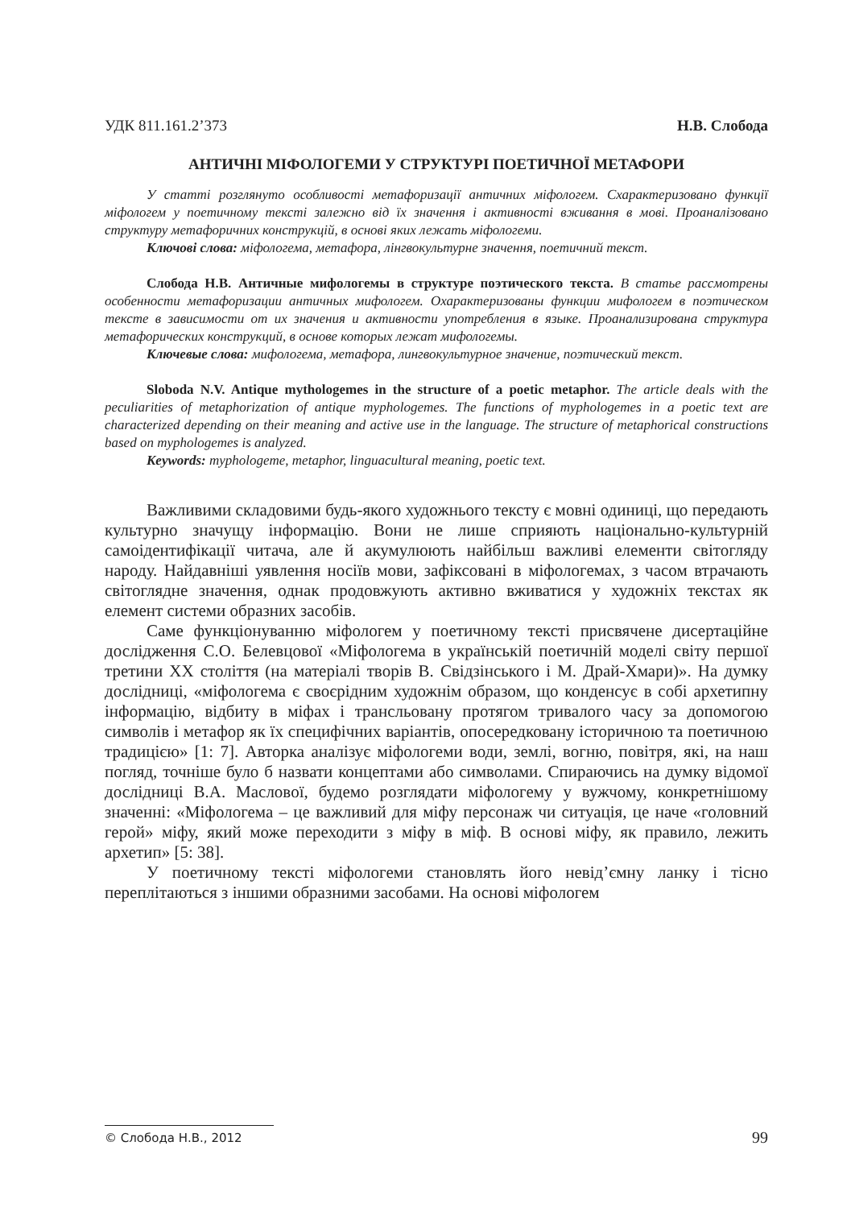УДК 811.161.2’373 Н.В. Слобода
АНТИЧНІ МІФОЛОГЕМИ У СТРУКТУРІ ПОЕТИЧНОЇ МЕТАФОРИ
У статті розглянуто особливості метафоризації античних міфологем. Схарактеризовано функції міфологем у поетичному тексті залежно від їх значення і активності вживання в мові. Проаналізовано структуру метафоричних конструкцій, в основі яких лежать міфологеми.
Ключові слова: міфологема, метафора, лінгвокультурне значення, поетичний текст.
Слобода Н.В. Античные мифологемы в структуре поэтического текста. В статье рассмотрены особенности метафоризации античных мифологем. Охарактеризованы функции мифологем в поэтическом тексте в зависимости от их значения и активности употребления в языке. Проанализирована структура метафорических конструкций, в основе которых лежат мифологемы.
Ключевые слова: мифологема, метафора, лингвокультурное значение, поэтический текст.
Sloboda N.V. Antique mythologemes in the structure of a poetic metaphor. The article deals with the peculiarities of metaphorization of antique myphologemes. The functions of myphologemes in a poetic text are characterized depending on their meaning and active use in the language. The structure of metaphorical constructions based on myphologemes is analyzed.
Keywords: myphologeme, metaphor, linguacultural meaning, poetic text.
Важливими складовими будь-якого художнього тексту є мовні одиниці, що передають культурно значущу інформацію. Вони не лише сприяють національно-культурній самоідентифікації читача, але й акумулюють найбільш важливі елементи світогляду народу. Найдавніші уявлення носіїв мови, зафіксовані в міфологемах, з часом втрачають світоглядне значення, однак продовжують активно вживатися у художніх текстах як елемент системи образних засобів.
Саме функціонуванню міфологем у поетичному тексті присвячене дисертаційне дослідження С.О. Белевцової «Міфологема в українській поетичній моделі світу першої третини ХХ століття (на матеріалі творів В. Свідзінського і М. Драй-Хмари)». На думку дослідниці, «міфологема є своєрідним художнім образом, що конденсує в собі архетипну інформацію, відбиту в міфах і трансльовану протягом тривалого часу за допомогою символів і метафор як їх специфічних варіантів, опосередковану історичною та поетичною традицією» [1: 7]. Авторка аналізує міфологеми води, землі, вогню, повітря, які, на наш погляд, точніше було б назвати концептами або символами. Спираючись на думку відомої дослідниці В.А. Маслової, будемо розглядати міфологему у вужчому, конкретнішому значенні: «Міфологема – це важливий для міфу персонаж чи ситуація, це наче «головний герой» міфу, який може переходити з міфу в міф. В основі міфу, як правило, лежить архетип» [5: 38].
У поетичному тексті міфологеми становлять його невід’ємну ланку і тісно переплітаються з іншими образними засобами. На основі міфологем
© Слобода Н.В., 2012 99